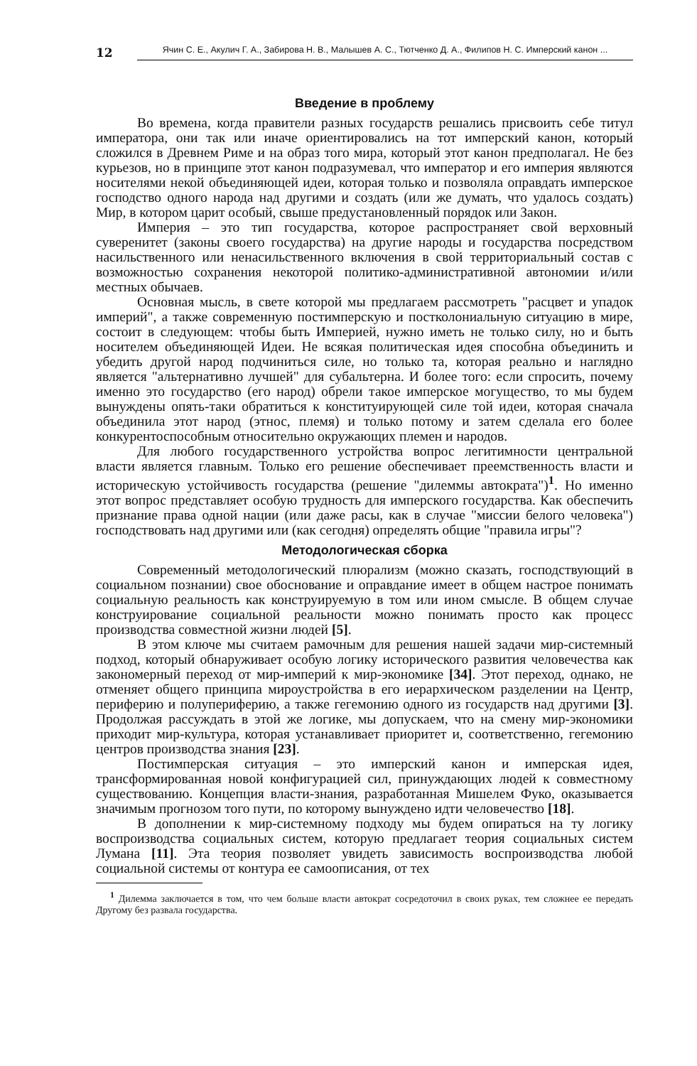12
Ячин С. Е., Акулич Г. А., Забирова Н. В., Малышев А. С., Тютченко Д. А., Филипов Н. С. Имперский канон ...
Введение в проблему
Во времена, когда правители разных государств решались присвоить себе титул императора, они так или иначе ориентировались на тот имперский канон, который сложился в Древнем Риме и на образ того мира, который этот канон предполагал. Не без курьезов, но в принципе этот канон подразумевал, что император и его империя являются носителями некой объединяющей идеи, которая только и позволяла оправдать имперское господство одного народа над другими и создать (или же думать, что удалось создать) Мир, в котором царит особый, свыше предустановленный порядок или Закон.
Империя – это тип государства, которое распространяет свой верховный суверенитет (законы своего государства) на другие народы и государства посредством насильственного или ненасильственного включения в свой территориальный состав с возможностью сохранения некоторой политико-административной автономии и/или местных обычаев.
Основная мысль, в свете которой мы предлагаем рассмотреть "расцвет и упадок империй", а также современную постимперскую и постколониальную ситуацию в мире, состоит в следующем: чтобы быть Империей, нужно иметь не только силу, но и быть носителем объединяющей Идеи. Не всякая политическая идея способна объединить и убедить другой народ подчиниться силе, но только та, которая реально и наглядно является "альтернативно лучшей" для субальтерна. И более того: если спросить, почему именно это государство (его народ) обрели такое имперское могущество, то мы будем вынуждены опять-таки обратиться к конституирующей силе той идеи, которая сначала объединила этот народ (этнос, племя) и только потому и затем сделала его более конкурентоспособным относительно окружающих племен и народов.
Для любого государственного устройства вопрос легитимности центральной власти является главным. Только его решение обеспечивает преемственность власти и историческую устойчивость государства (решение "дилеммы автократа")<sup>1</sup>. Но именно этот вопрос представляет особую трудность для имперского государства. Как обеспечить признание права одной нации (или даже расы, как в случае "миссии белого человека") господствовать над другими или (как сегодня) определять общие "правила игры"?
Методологическая сборка
Современный методологический плюрализм (можно сказать, господствующий в социальном познании) свое обоснование и оправдание имеет в общем настрое понимать социальную реальность как конструируемую в том или ином смысле. В общем случае конструирование социальной реальности можно понимать просто как процесс производства совместной жизни людей [5].
В этом ключе мы считаем рамочным для решения нашей задачи мир-системный подход, который обнаруживает особую логику исторического развития человечества как закономерный переход от мир-империй к мир-экономике [34]. Этот переход, однако, не отменяет общего принципа мироустройства в его иерархическом разделении на Центр, периферию и полупериферию, а также гегемонию одного из государств над другими [3]. Продолжая рассуждать в этой же логике, мы допускаем, что на смену мир-экономики приходит мир-культура, которая устанавливает приоритет и, соответственно, гегемонию центров производства знания [23].
Постимперская ситуация – это имперский канон и имперская идея, трансформированная новой конфигурацией сил, принуждающих людей к совместному существованию. Концепция власти-знания, разработанная Мишелем Фуко, оказывается значимым прогнозом того пути, по которому вынуждено идти человечество [18].
В дополнении к мир-системному подходу мы будем опираться на ту логику воспроизводства социальных систем, которую предлагает теория социальных систем Лумана [11]. Эта теория позволяет увидеть зависимость воспроизводства любой социальной системы от контура ее самоописания, от тех
<sup>1</sup> Дилемма заключается в том, что чем больше власти автократ сосредоточил в своих руках, тем сложнее ее передать Другому без развала государства.